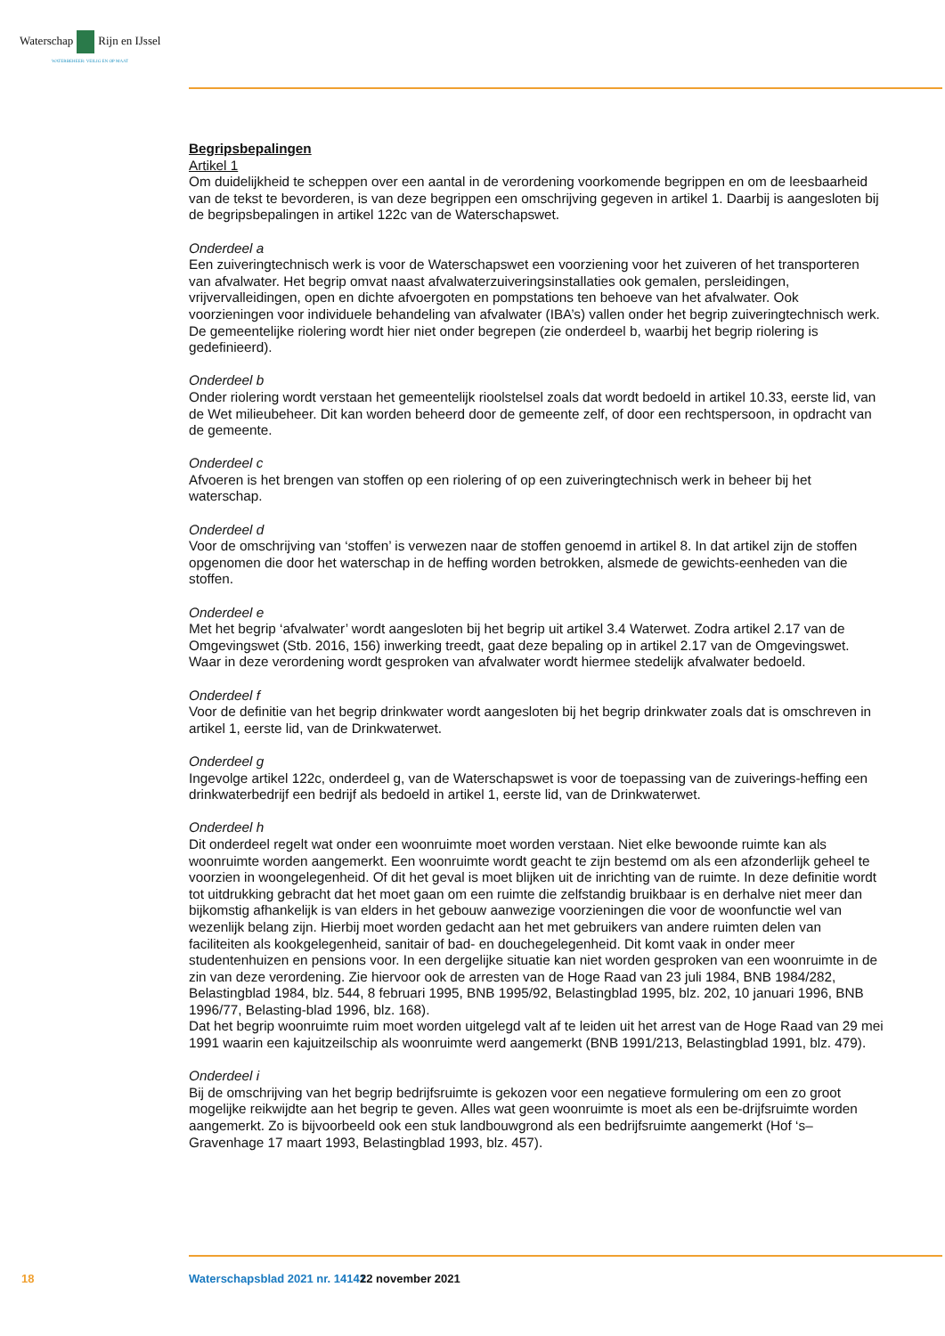Waterschap Rijn en IJssel
WATERBEHEER: VEILIG EN OP MAAT
Begripsbepalingen
Artikel 1
Om duidelijkheid te scheppen over een aantal in de verordening voorkomende begrippen en om de leesbaarheid van de tekst te bevorderen, is van deze begrippen een omschrijving gegeven in artikel 1. Daarbij is aangesloten bij de begripsbepalingen in artikel 122c van de Waterschapswet.
Onderdeel a
Een zuiveringtechnisch werk is voor de Waterschapswet een voorziening voor het zuiveren of het transporteren van afvalwater. Het begrip omvat naast afvalwaterzuiveringsinstallaties ook gemalen, persleidingen, vrijvervalleidingen, open en dichte afvoergoten en pompstations ten behoeve van het afvalwater. Ook voorzieningen voor individuele behandeling van afvalwater (IBA’s) vallen onder het begrip zuiveringtechnisch werk. De gemeentelijke riolering wordt hier niet onder begrepen (zie onderdeel b, waarbij het begrip riolering is gedefinieerd).
Onderdeel b
Onder riolering wordt verstaan het gemeentelijk rioolstelsel zoals dat wordt bedoeld in artikel 10.33, eerste lid, van de Wet milieubeheer. Dit kan worden beheerd door de gemeente zelf, of door een rechtspersoon, in opdracht van de gemeente.
Onderdeel c
Afvoeren is het brengen van stoffen op een riolering of op een zuiveringtechnisch werk in beheer bij het waterschap.
Onderdeel d
Voor de omschrijving van ‘stoffen’ is verwezen naar de stoffen genoemd in artikel 8. In dat artikel zijn de stoffen opgenomen die door het waterschap in de heffing worden betrokken, alsmede de gewichts-eenheden van die stoffen.
Onderdeel e
Met het begrip ‘afvalwater’ wordt aangesloten bij het begrip uit artikel 3.4 Waterwet. Zodra artikel 2.17 van de Omgevingswet (Stb. 2016, 156) inwerking treedt, gaat deze bepaling op in artikel 2.17 van de Omgevingswet. Waar in deze verordening wordt gesproken van afvalwater wordt hiermee stedelijk afvalwater bedoeld.
Onderdeel f
Voor de definitie van het begrip drinkwater wordt aangesloten bij het begrip drinkwater zoals dat is omschreven in artikel 1, eerste lid, van de Drinkwaterwet.
Onderdeel g
Ingevolge artikel 122c, onderdeel g, van de Waterschapswet is voor de toepassing van de zuiverings-heffing een drinkwaterbedrijf een bedrijf als bedoeld in artikel 1, eerste lid, van de Drinkwaterwet.
Onderdeel h
Dit onderdeel regelt wat onder een woonruimte moet worden verstaan. Niet elke bewoonde ruimte kan als woonruimte worden aangemerkt. Een woonruimte wordt geacht te zijn bestemd om als een afzonderlijk geheel te voorzien in woongelegenheid. Of dit het geval is moet blijken uit de inrichting van de ruimte. In deze definitie wordt tot uitdrukking gebracht dat het moet gaan om een ruimte die zelfstandig bruikbaar is en derhalve niet meer dan bijkomstig afhankelijk is van elders in het gebouw aanwezige voorzieningen die voor de woonfunctie wel van wezenlijk belang zijn. Hierbij moet worden gedacht aan het met gebruikers van andere ruimten delen van faciliteiten als kookgelegenheid, sanitair of bad- en douchegelegenheid. Dit komt vaak in onder meer studentenhuizen en pensions voor. In een dergelijke situatie kan niet worden gesproken van een woonruimte in de zin van deze verordening. Zie hiervoor ook de arresten van de Hoge Raad van 23 juli 1984, BNB 1984/282, Belastingblad 1984, blz. 544, 8 februari 1995, BNB 1995/92, Belastingblad 1995, blz. 202, 10 januari 1996, BNB 1996/77, Belasting-blad 1996, blz. 168).
Dat het begrip woonruimte ruim moet worden uitgelegd valt af te leiden uit het arrest van de Hoge Raad van 29 mei 1991 waarin een kajuitzeilschip als woonruimte werd aangemerkt (BNB 1991/213, Belastingblad 1991, blz. 479).
Onderdeel i
Bij de omschrijving van het begrip bedrijfsruimte is gekozen voor een negatieve formulering om een zo groot mogelijke reikwijdte aan het begrip te geven. Alles wat geen woonruimte is moet als een be-drijfsruimte worden aangemerkt. Zo is bijvoorbeeld ook een stuk landbouwgrond als een bedrijfsruimte aangemerkt (Hof ‘s–Gravenhage 17 maart 1993, Belastingblad 1993, blz. 457).
18 Waterschapsblad 2021 nr. 14141 22 november 2021